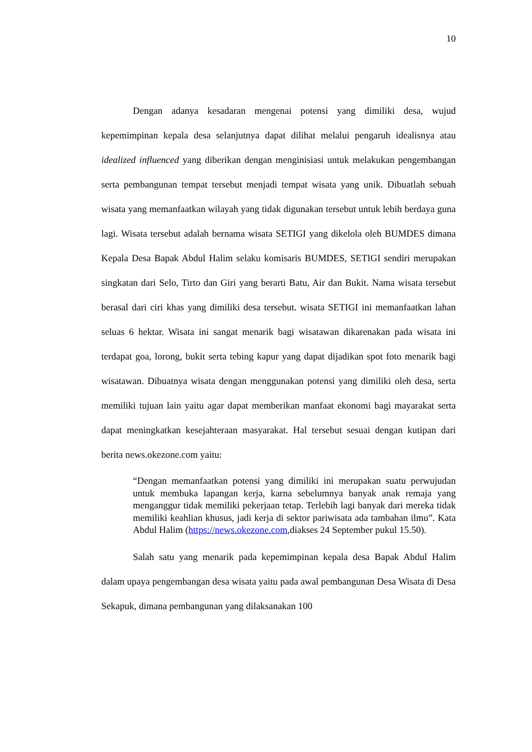10
Dengan adanya kesadaran mengenai potensi yang dimiliki desa, wujud kepemimpinan kepala desa selanjutnya dapat dilihat melalui pengaruh idealisnya atau idealized influenced yang diberikan dengan menginisiasi untuk melakukan pengembangan serta pembangunan tempat tersebut menjadi tempat wisata yang unik. Dibuatlah sebuah wisata yang memanfaatkan wilayah yang tidak digunakan tersebut untuk lebih berdaya guna lagi. Wisata tersebut adalah bernama wisata SETIGI yang dikelola oleh BUMDES dimana Kepala Desa Bapak Abdul Halim selaku komisaris BUMDES, SETIGI sendiri merupakan singkatan dari Selo, Tirto dan Giri yang berarti Batu, Air dan Bukit. Nama wisata tersebut berasal dari ciri khas yang dimiliki desa tersebut. wisata SETIGI ini memanfaatkan lahan seluas 6 hektar. Wisata ini sangat menarik bagi wisatawan dikarenakan pada wisata ini terdapat goa, lorong, bukit serta tebing kapur yang dapat dijadikan spot foto menarik bagi wisatawan. Dibuatnya wisata dengan menggunakan potensi yang dimiliki oleh desa, serta memiliki tujuan lain yaitu agar dapat memberikan manfaat ekonomi bagi mayarakat serta dapat meningkatkan kesejahteraan masyarakat. Hal tersebut sesuai dengan kutipan dari berita news.okezone.com yaitu:
“Dengan memanfaatkan potensi yang dimiliki ini merupakan suatu perwujudan untuk membuka lapangan kerja, karna sebelumnya banyak anak remaja yang menganggur tidak memiliki pekerjaan tetap. Terlebih lagi banyak dari mereka tidak memiliki keahlian khusus, jadi kerja di sektor pariwisata ada tambahan ilmu”. Kata Abdul Halim (https://news.okezone.com,diakses 24 September pukul 15.50).
Salah satu yang menarik pada kepemimpinan kepala desa Bapak Abdul Halim dalam upaya pengembangan desa wisata yaitu pada awal pembangunan Desa Wisata di Desa Sekapuk, dimana pembangunan yang dilaksanakan 100